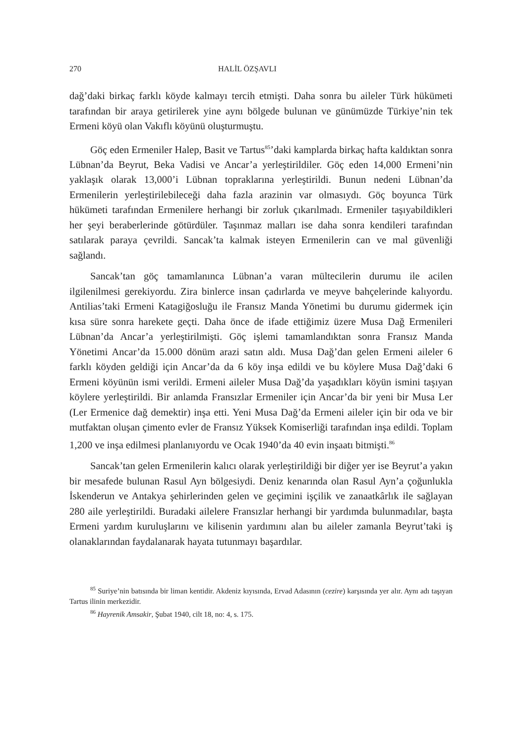270 HALİL ÖZŞAVLI
dağ’daki birkaç farklı köyde kalmayı tercih etmişti. Daha sonra bu aileler Türk hükümeti tarafından bir araya getirilerek yine aynı bölgede bulunan ve günümüzde Türkiye’nin tek Ermeni köyü olan Vakıflı köyünü oluşturmuştu.
Göç eden Ermeniler Halep, Basit ve Tartus<sup>85</sup>’daki kamplarda birkaç hafta kaldıktan sonra Lübnan’da Beyrut, Beka Vadisi ve Ancar’a yerleştirildiler. Göç eden 14,000 Ermeni’nin yaklaşık olarak 13,000’i Lübnan topraklarına yerleştirildi. Bunun nedeni Lübnan’da Ermenilerin yerleştirilebileceği daha fazla arazinin var olmasıydı. Göç boyunca Türk hükümeti tarafından Ermenilere herhangi bir zorluk çıkarılmadı. Ermeniler taşıyabildikleri her şeyi beraberlerinde götürdüler. Taşınmaz malları ise daha sonra kendileri tarafından satılarak paraya çevrildi. Sancak’ta kalmak isteyen Ermenilerin can ve mal güvenliği sağlandı.
Sancak’tan göç tamamlanınca Lübnan’a varan mültecilerin durumu ile acilen ilgilenilmesi gerekiyordu. Zira binlerce insan çadırlarda ve meyve bahçelerinde kalıyordu. Antilias’taki Ermeni Katagiğosluğu ile Fransız Manda Yönetimi bu durumu gidermek için kısa süre sonra harekete geçti. Daha önce de ifade ettiğimiz üzere Musa Dağ Ermenileri Lübnan’da Ancar’a yerleştirilmişti. Göç işlemi tamamlandıktan sonra Fransız Manda Yönetimi Ancar’da 15.000 dönüm arazi satın aldı. Musa Dağ’dan gelen Ermeni aileler 6 farklı köyden geldiği için Ancar’da da 6 köy inşa edildi ve bu köylere Musa Dağ’daki 6 Ermeni köyünün ismi verildi. Ermeni aileler Musa Dağ’da yaşadıkları köyün ismini taşıyan köylere yerleştirildi. Bir anlamda Fransızlar Ermeniler için Ancar’da bir yeni bir Musa Ler (Ler Ermenice dağ demektir) inşa etti. Yeni Musa Dağ’da Ermeni aileler için bir oda ve bir mutfaktan oluşan çimento evler de Fransız Yüksek Komiserliği tarafından inşa edildi. Toplam 1,200 ve inşa edilmesi planlanıyordu ve Ocak 1940’da 40 evin inşaatı bitmişti.<sup>86</sup>
Sancak’tan gelen Ermenilerin kalıcı olarak yerleştirildiği bir diğer yer ise Beyrut’a yakın bir mesafede bulunan Rasul Ayn bölgesiydi. Deniz kenarında olan Rasul Ayn’a çoğunlukla İskenderun ve Antakya şehirlerinden gelen ve geçimini işçilik ve zanaatkârlık ile sağlayan 280 aile yerleştirildi. Buradaki ailelere Fransızlar herhangi bir yardımda bulunmadılar, başta Ermeni yardım kuruluşlarını ve kilisenin yardımını alan bu aileler zamanla Beyrut’taki iş olanaklarından faydalanarak hayata tutunmayı başardılar.
<sup>85</sup> Suriye’nin batısında bir liman kentidir. Akdeniz kıyısında, Ervad Adasının (cezire) karşısında yer alır. Aynı adı taşıyan Tartus ilinin merkezidir.
<sup>86</sup> Hayrenik Amsakir, Şubat 1940, cilt 18, no: 4, s. 175.